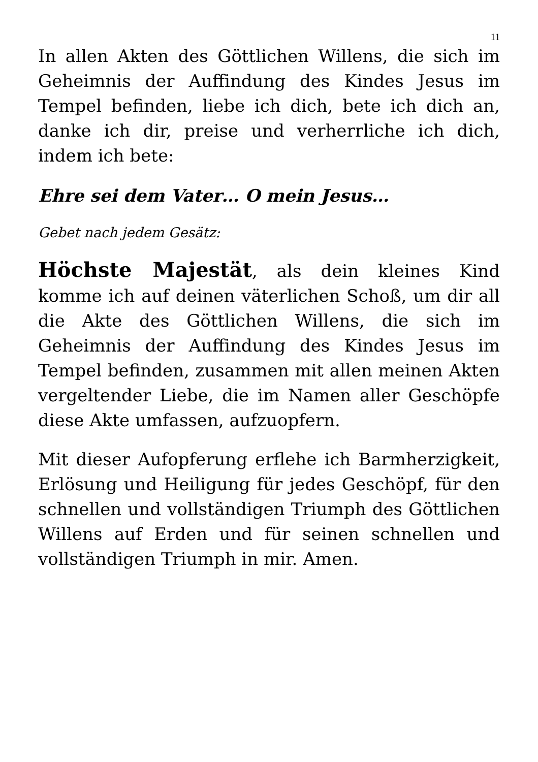11
In allen Akten des Göttlichen Willens, die sich im Geheimnis der Auffindung des Kindes Jesus im Tempel befinden, liebe ich dich, bete ich dich an, danke ich dir, preise und verherrliche ich dich, indem ich bete:
Ehre sei dem Vater… O mein Jesus…
Gebet nach jedem Gesätz:
Höchste Majestät, als dein kleines Kind komme ich auf deinen väterlichen Schoß, um dir all die Akte des Göttlichen Willens, die sich im Geheimnis der Auffindung des Kindes Jesus im Tempel befinden, zusammen mit allen meinen Akten vergeltender Liebe, die im Namen aller Geschöpfe diese Akte umfassen, aufzuopfern.
Mit dieser Aufopferung erflehe ich Barmherzigkeit, Erlösung und Heiligung für jedes Geschöpf, für den schnellen und vollständigen Triumph des Göttlichen Willens auf Erden und für seinen schnellen und vollständigen Triumph in mir. Amen.